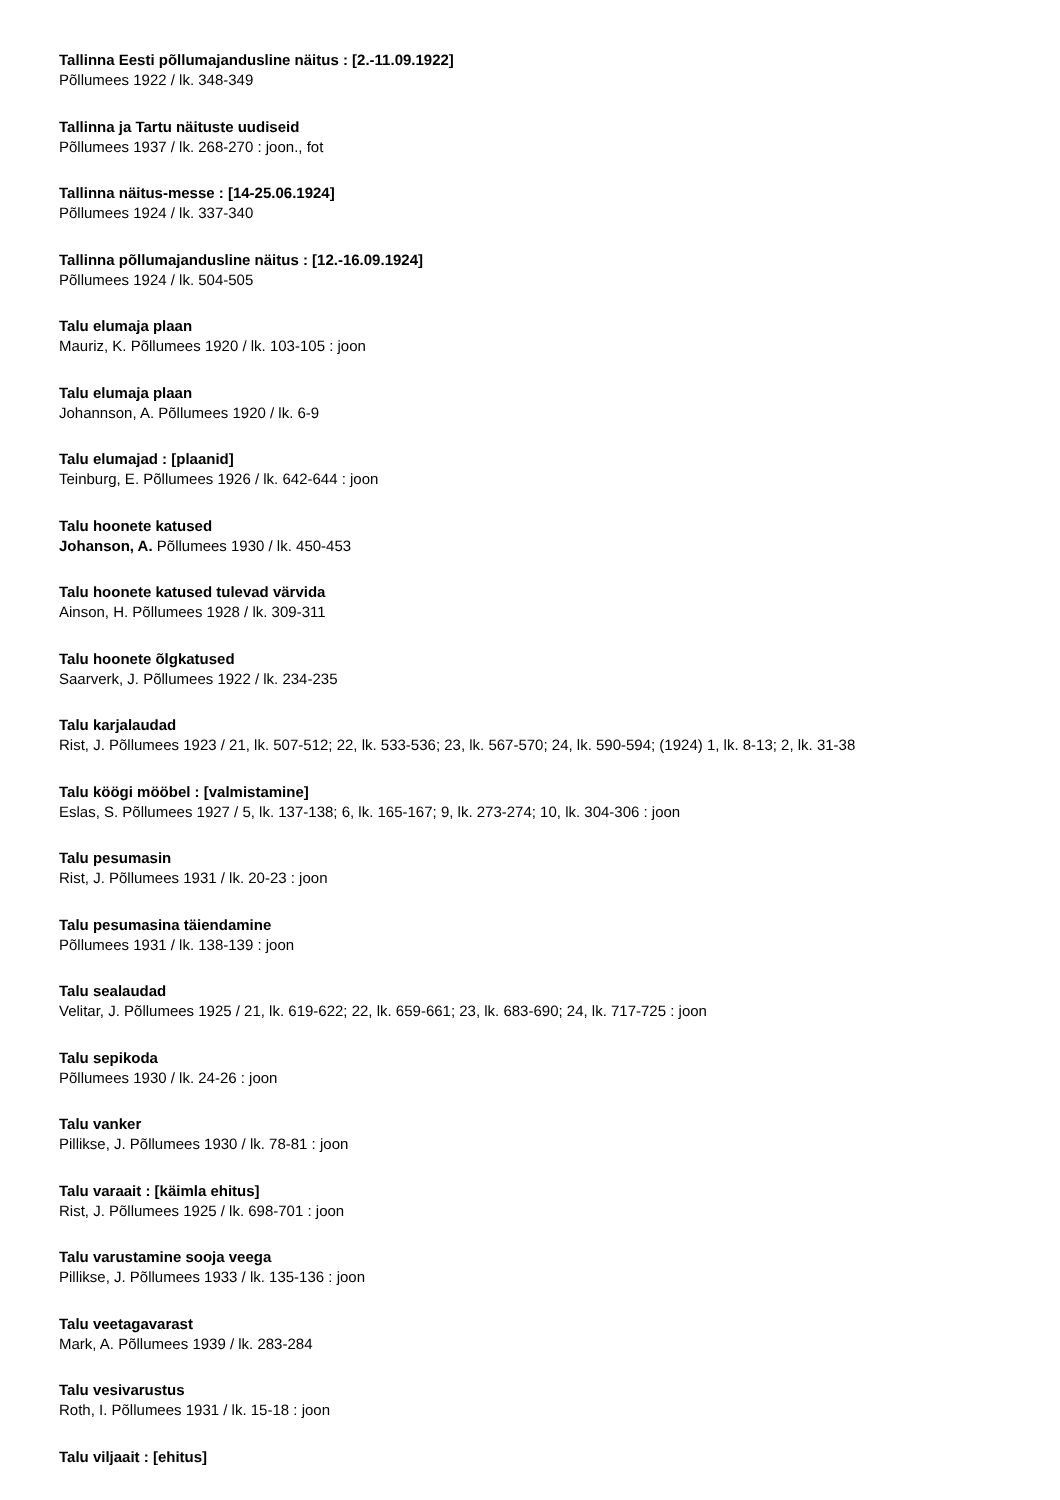Tallinna Eesti põllumajandusline näitus : [2.-11.09.1922]
Põllumees 1922 / lk. 348-349
Tallinna ja Tartu näituste uudiseid
Põllumees 1937 / lk. 268-270 : joon., fot
Tallinna näitus-messe : [14-25.06.1924]
Põllumees 1924 / lk. 337-340
Tallinna põllumajandusline näitus : [12.-16.09.1924]
Põllumees 1924 / lk. 504-505
Talu elumaja plaan
Mauriz, K. Põllumees 1920 / lk. 103-105 : joon
Talu elumaja plaan
Johannson, A. Põllumees 1920 / lk. 6-9
Talu elumajad : [plaanid]
Teinburg, E. Põllumees 1926 / lk. 642-644 : joon
Talu hoonete katused
Johanson, A. Põllumees 1930 / lk. 450-453
Talu hoonete katused tulevad värvida
Ainson, H. Põllumees 1928 / lk. 309-311
Talu hoonete õlgkatused
Saarverk, J. Põllumees 1922 / lk. 234-235
Talu karjalaudad
Rist, J. Põllumees 1923 / 21, lk. 507-512; 22, lk. 533-536; 23, lk. 567-570; 24, lk. 590-594; (1924) 1, lk. 8-13; 2, lk. 31-38
Talu köögi mööbel : [valmistamine]
Eslas, S. Põllumees 1927 / 5, lk. 137-138; 6, lk. 165-167; 9, lk. 273-274; 10, lk. 304-306 : joon
Talu pesumasin
Rist, J. Põllumees 1931 / lk. 20-23 : joon
Talu pesumasina täiendamine
Põllumees 1931 / lk. 138-139 : joon
Talu sealaudad
Velitar, J. Põllumees 1925 / 21, lk. 619-622; 22, lk. 659-661; 23, lk. 683-690; 24, lk. 717-725 : joon
Talu sepikoda
Põllumees 1930 / lk. 24-26 : joon
Talu vanker
Pillikse, J. Põllumees 1930 / lk. 78-81 : joon
Talu varaait : [käimla ehitus]
Rist, J. Põllumees 1925 / lk. 698-701 : joon
Talu varustamine sooja veega
Pillikse, J. Põllumees 1933 / lk. 135-136 : joon
Talu veetagavarast
Mark, A. Põllumees 1939 / lk. 283-284
Talu vesivarustus
Roth, I. Põllumees 1931 / lk. 15-18 : joon
Talu viljaait : [ehitus]